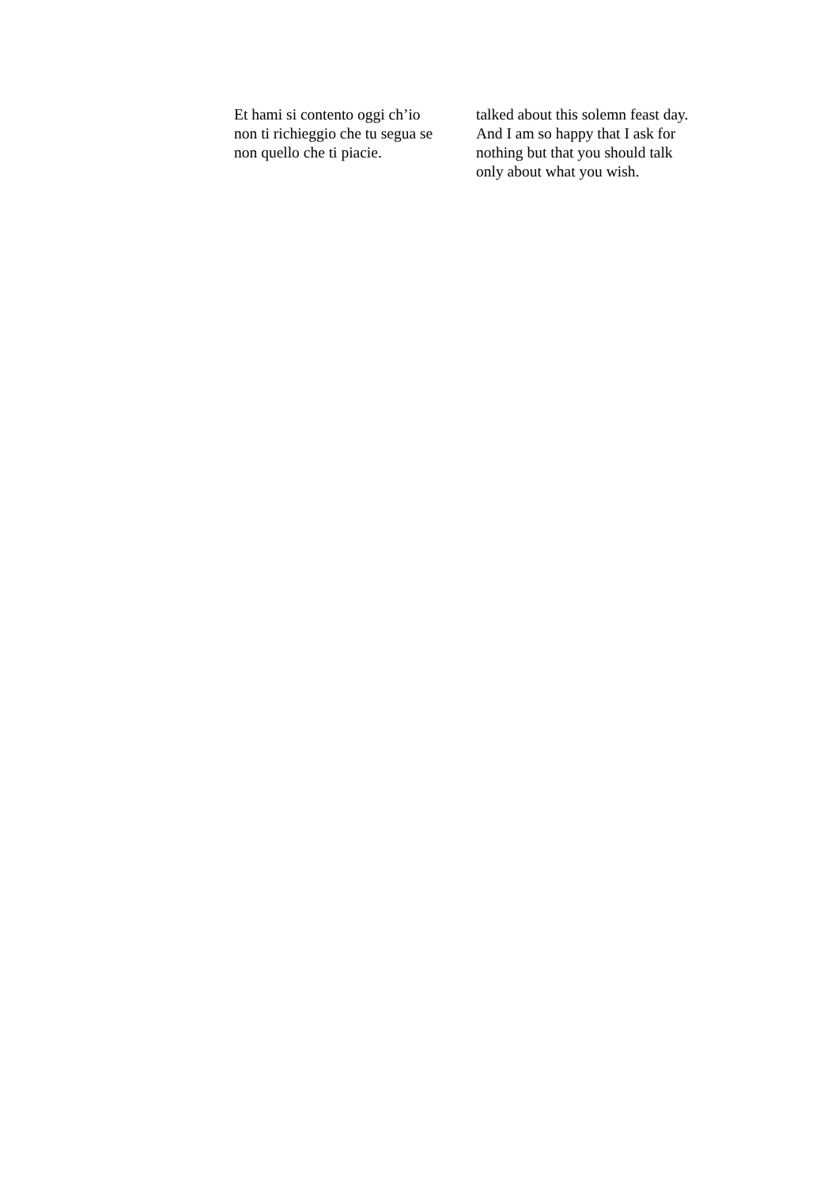Et hami si contento oggi ch’io
non ti richieggio che tu segua se
non quello che ti piacie.
talked about this solemn feast day.
And I am so happy that I ask for
nothing but that you should talk
only about what you wish.